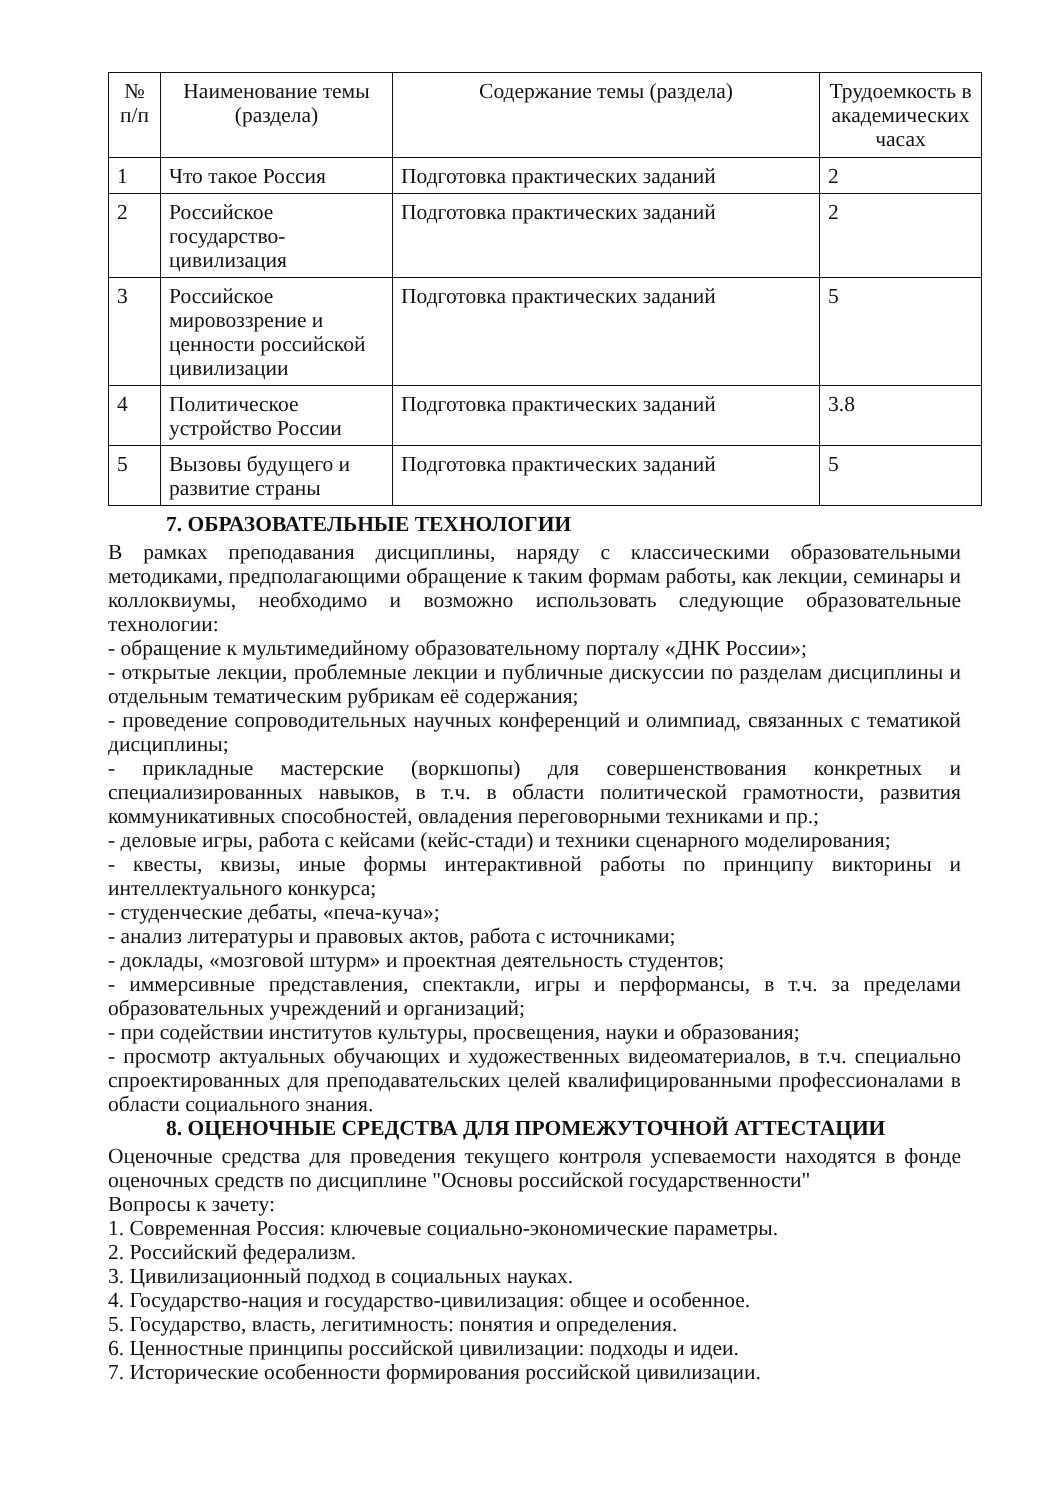| № п/п | Наименование темы (раздела) | Содержание темы (раздела) | Трудоемкость в академических часах |
| --- | --- | --- | --- |
| 1 | Что такое Россия | Подготовка практических заданий | 2 |
| 2 | Российское государство-цивилизация | Подготовка практических заданий | 2 |
| 3 | Российское мировоззрение и ценности российской цивилизации | Подготовка практических заданий | 5 |
| 4 | Политическое устройство России | Подготовка практических заданий | 3.8 |
| 5 | Вызовы будущего и развитие страны | Подготовка практических заданий | 5 |
7. ОБРАЗОВАТЕЛЬНЫЕ ТЕХНОЛОГИИ
В рамках преподавания дисциплины, наряду с классическими образовательными методиками, предполагающими обращение к таким формам работы, как лекции, семинары и коллоквиумы, необходимо и возможно использовать следующие образовательные технологии:
- обращение к мультимедийному образовательному порталу «ДНК России»;
- открытые лекции, проблемные лекции и публичные дискуссии по разделам дисциплины и отдельным тематическим рубрикам её содержания;
- проведение сопроводительных научных конференций и олимпиад, связанных с тематикой дисциплины;
- прикладные мастерские (воркшопы) для совершенствования конкретных и специализированных навыков, в т.ч. в области политической грамотности, развития коммуникативных способностей, овладения переговорными техниками и пр.;
- деловые игры, работа с кейсами (кейс-стади) и техники сценарного моделирования;
- квесты, квизы, иные формы интерактивной работы по принципу викторины и интеллектуального конкурса;
- студенческие дебаты, «печа-куча»;
- анализ литературы и правовых актов, работа с источниками;
- доклады, «мозговой штурм» и проектная деятельность студентов;
- иммерсивные представления, спектакли, игры и перформансы, в т.ч. за пределами образовательных учреждений и организаций;
- при содействии институтов культуры, просвещения, науки и образования;
- просмотр актуальных обучающих и художественных видеоматериалов, в т.ч. специально спроектированных для преподавательских целей квалифицированными профессионалами в области социального знания.
8. ОЦЕНОЧНЫЕ СРЕДСТВА ДЛЯ ПРОМЕЖУТОЧНОЙ АТТЕСТАЦИИ
Оценочные средства для проведения текущего контроля успеваемости находятся в фонде оценочных средств по дисциплине "Основы российской государственности"
Вопросы к зачету:
1. Современная Россия: ключевые социально-экономические параметры.
2. Российский федерализм.
3. Цивилизационный подход в социальных науках.
4. Государство-нация и государство-цивилизация: общее и особенное.
5. Государство, власть, легитимность: понятия и определения.
6. Ценностные принципы российской цивилизации: подходы и идеи.
7. Исторические особенности формирования российской цивилизации.